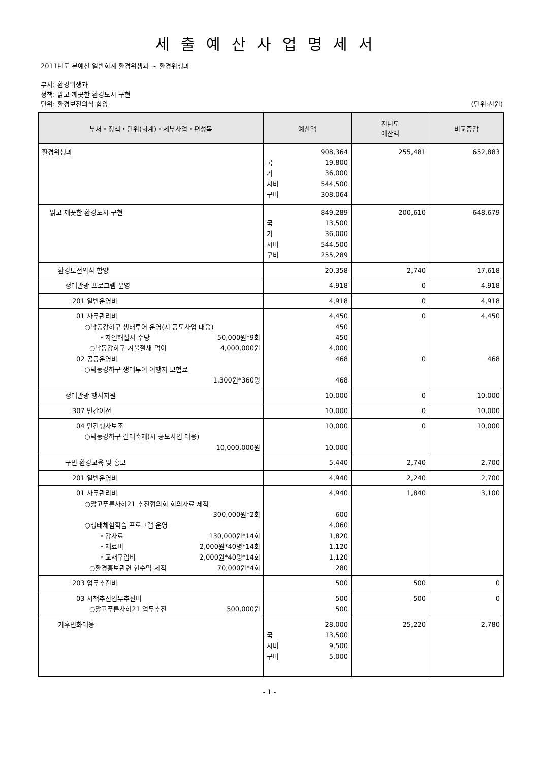세출예산사업명세서
2011년도 본예산 일반회계 환경위생과 ~ 환경위생과
부서: 환경위생과
정책: 맑고 깨끗한 환경도시 구현
단위: 환경보전의식 함양 (단위:천원)
| 부서・정책・단위(회계)・세부사업・편성목 | 예산액 | 전년도 예산액 | 비교증감 |
| --- | --- | --- | --- |
| 환경위생과 | 908,364 국 19,800 기 36,000 시비 544,500 구비 308,064 | 255,481 | 652,883 |
| 맑고 깨끗한 환경도시 구현 | 849,289 국 13,500 기 36,000 시비 544,500 구비 255,289 | 200,610 | 648,679 |
| 환경보전의식 함양 | 20,358 | 2,740 | 17,618 |
| 생태관광 프로그램 운영 | 4,918 | 0 | 4,918 |
| 201 일반운영비 | 4,918 | 0 | 4,918 |
| 01 사무관리비 ○낙동강하구 생태투어 운영(시 공모사업 대응) ・자연해설사 수당 50,000원*9회 ○낙동강하구 겨울철새 먹이 4,000,000원 02 공공운영비 ○낙동강하구 생태투어 여행자 보험료 1,300원*360명 | 4,450 450 450 4,000 468 468 | 0 0 | 4,450 468 |
| 생태관광 행사지원 | 10,000 | 0 | 10,000 |
| 307 민간이전 | 10,000 | 0 | 10,000 |
| 04 민간행사보조 ○낙동강하구 갈대축제(시 공모사업 대응) 10,000,000원 | 10,000 10,000 | 0 | 10,000 |
| 구민 환경교육 및 홍보 | 5,440 | 2,740 | 2,700 |
| 201 일반운영비 | 4,940 | 2,240 | 2,700 |
| 01 사무관리비 ○맑고푸른사하21 추진협의회 회의자료 제작 300,000원*2회 ○생태체험학습 프로그램 운영 ・강사료 130,000원*14회 ・재료비 2,000원*40명*14회 ・교재구입비 2,000원*40명*14회 ○환경홍보관련 현수막 제작 70,000원*4회 | 4,940 600 4,060 1,820 1,120 1,120 280 | 1,840 | 3,100 |
| 203 업무추진비 | 500 | 500 | 0 |
| 03 시책추진업무추진비 ○맑고푸른사하21 업무추진 500,000원 | 500 500 | 500 | 0 |
| 기후변화대응 | 28,000 국 13,500 시비 9,500 구비 5,000 | 25,220 | 2,780 |
- 1 -